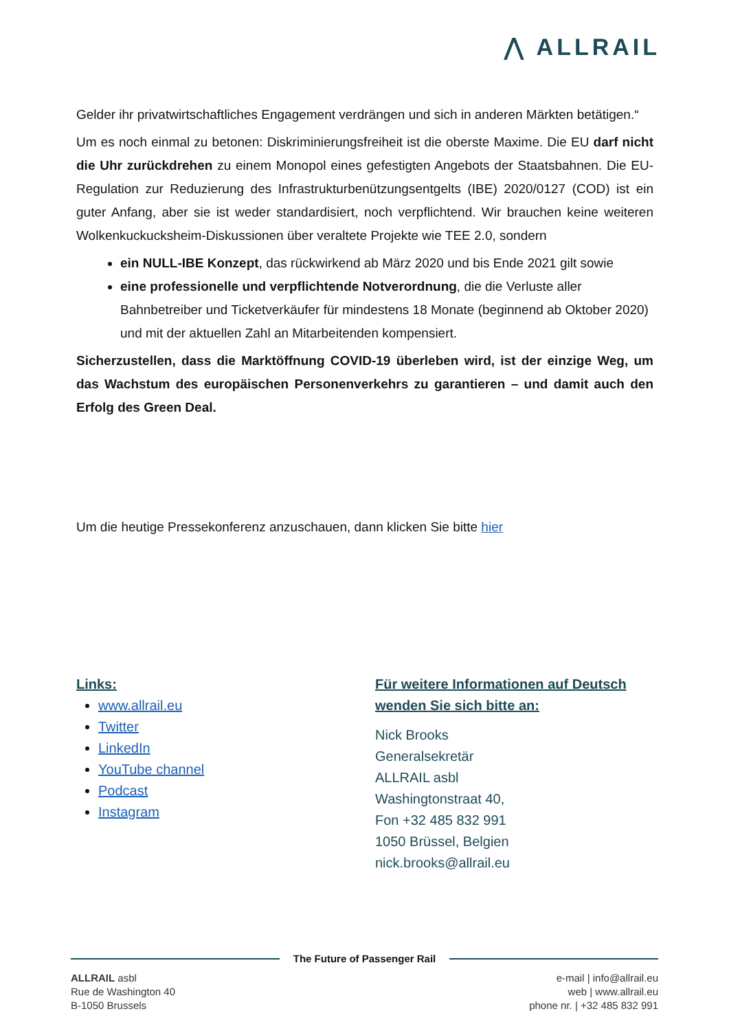⋀ ALLRAIL
Gelder ihr privatwirtschaftliches Engagement verdrängen und sich in anderen Märkten betätigen.“
Um es noch einmal zu betonen: Diskriminierungsfreiheit ist die oberste Maxime. Die EU darf nicht die Uhr zurückdrehen zu einem Monopol eines gefestigten Angebots der Staatsbahnen. Die EU-Regulation zur Reduzierung des Infrastrukturbenützungsentgelts (IBE) 2020/0127 (COD) ist ein guter Anfang, aber sie ist weder standardisiert, noch verpflichtend. Wir brauchen keine weiteren Wolkenkuckucksheim-Diskussionen über veraltete Projekte wie TEE 2.0, sondern
ein NULL-IBE Konzept, das rückwirkend ab März 2020 und bis Ende 2021 gilt sowie
eine professionelle und verpflichtende Notverordnung, die die Verluste aller Bahnbetreiber und Ticketverkäufer für mindestens 18 Monate (beginnend ab Oktober 2020) und mit der aktuellen Zahl an Mitarbeitenden kompensiert.
Sicherzustellen, dass die Marktöffnung COVID-19 überleben wird, ist der einzige Weg, um das Wachstum des europäischen Personenverkehrs zu garantieren – und damit auch den Erfolg des Green Deal.
Um die heutige Pressekonferenz anzuschauen, dann klicken Sie bitte hier
Links:
www.allrail.eu
Twitter
LinkedIn
YouTube channel
Podcast
Instagram
Für weitere Informationen auf Deutsch
wenden Sie sich bitte an:
Nick Brooks
Generalsekretär
ALLRAIL asbl
Washingtonstraat 40,
Fon +32 485 832 991
1050 Brüssel, Belgien
nick.brooks@allrail.eu
The Future of Passenger Rail
ALLRAIL asbl
Rue de Washington 40
B-1050 Brussels
e-mail | info@allrail.eu
web | www.allrail.eu
phone nr. | +32 485 832 991